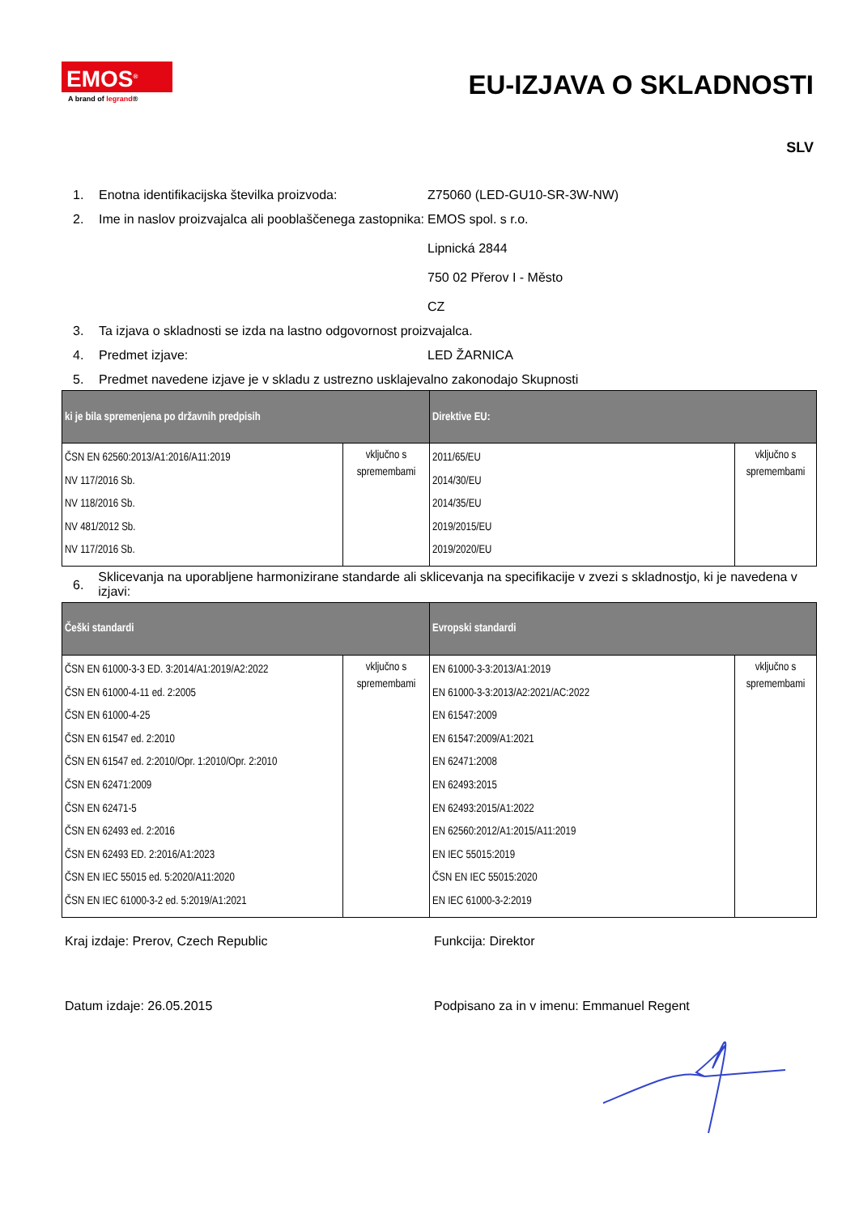EMOS<sup>®</sup>
A brand of legrand®
EU-IZJAVA O SKLADNOSTI
SLV
1. Enotna identifikacijska številka proizvoda:
Z75060 (LED-GU10-SR-3W-NW)
2. Ime in naslov proizvajalca ali pooblaščenega zastopnika:
EMOS spol. s r.o.
Lipnická 2844
750 02 Přerov I - Město
CZ
3. Ta izjava o skladnosti se izda na lastno odgovornost proizvajalca.
4. Predmet izjave: LED ŽARNICA
5. Predmet navedene izjave je v skladu z ustrezno usklajevalno zakonodajo Skupnosti
| ki je bila spremenjena po državnih predpisih | | Direktive EU: | |
| --- | --- | --- | --- |
| ČSN EN 62560:2013/A1:2016/A11:2019 NV 117/2016 Sb. NV 118/2016 Sb. NV 481/2012 Sb. NV 117/2016 Sb. | vključno s spremembami | 2011/65/EU 2014/30/EU 2014/35/EU 2019/2015/EU 2019/2020/EU | vključno s spremembami |
6.
Sklicevanja na uporabljene harmonizirane standarde ali sklicevanja na specifikacije v zvezi s skladnostjo, ki je navedena v izjavi:
| Češki standardi | | Evropski standardi | |
| --- | --- | --- | --- |
| ČSN EN 61000-3-3 ED. 3:2014/A1:2019/A2:2022 ČSN EN 61000-4-11 ed. 2:2005 ČSN EN 61000-4-25 ČSN EN 61547 ed. 2:2010 ČSN EN 61547 ed. 2:2010/Opr. 1:2010/Opr. 2:2010 ČSN EN 62471:2009 ČSN EN 62471-5 ČSN EN 62493 ed. 2:2016 ČSN EN 62493 ED. 2:2016/A1:2023 ČSN EN IEC 55015 ed. 5:2020/A11:2020 ČSN EN IEC 61000-3-2 ed. 5:2019/A1:2021 | vključno s spremembami | EN 61000-3-3:2013/A1:2019 EN 61000-3-3:2013/A2:2021/AC:2022 EN 61547:2009 EN 61547:2009/A1:2021 EN 62471:2008 EN 62493:2015 EN 62493:2015/A1:2022 EN 62560:2012/A1:2015/A11:2019 EN IEC 55015:2019 ČSN EN IEC 55015:2020 EN IEC 61000-3-2:2019 | vključno s spremembami |
Kraj izdaje: Prerov, Czech Republic Funkcija: Direktor
Datum izdaje: 26.05.2015 Podpisano za in v imenu: Emmanuel Regent